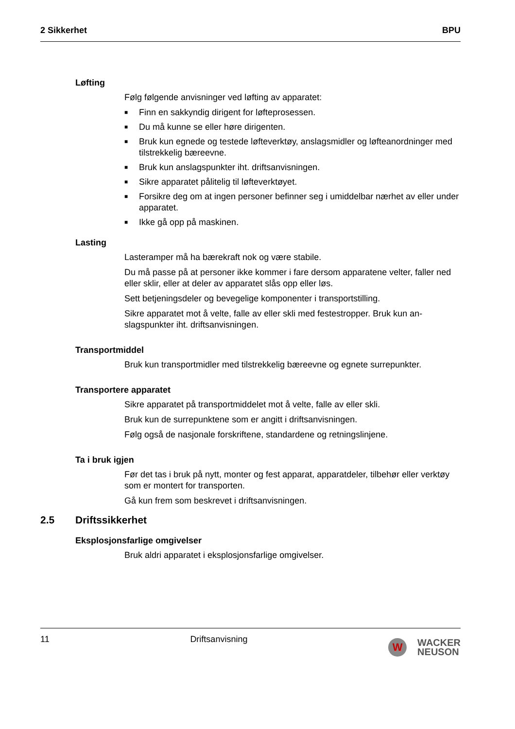2 Sikkerhet BPU
Løfting
Følg følgende anvisninger ved løfting av apparatet:
■ Finn en sakkyndig dirigent for løfteprosessen.
■ Du må kunne se eller høre dirigenten.
■ Bruk kun egnede og testede løfteverktøy, anslagsmidler og løfteanordninger med tilstrekkelig bæreevne.
■ Bruk kun anslagspunkter iht. driftsanvisningen.
■ Sikre apparatet pålitelig til løfteverktøyet.
■ Forsikre deg om at ingen personer befinner seg i umiddelbar nærhet av eller under apparatet.
■ Ikke gå opp på maskinen.
Lasting
Lasteramper må ha bærekraft nok og være stabile.
Du må passe på at personer ikke kommer i fare dersom apparatene velter, faller ned eller sklir, eller at deler av apparatet slås opp eller løs.
Sett betjeningsdeler og bevegelige komponenter i transportstilling.
Sikre apparatet mot å velte, falle av eller skli med festestropper. Bruk kun an-slagspunkter iht. driftsanvisningen.
Transportmiddel
Bruk kun transportmidler med tilstrekkelig bæreevne og egnete surrepunkter.
Transportere apparatet
Sikre apparatet på transportmiddelet mot å velte, falle av eller skli.
Bruk kun de surrepunktene som er angitt i driftsanvisningen.
Følg også de nasjonale forskriftene, standardene og retningslinjene.
Ta i bruk igjen
Før det tas i bruk på nytt, monter og fest apparat, apparatdeler, tilbehør eller verktøy som er montert for transporten.
Gå kun frem som beskrevet i driftsanvisningen.
2.5 Driftssikkerhet
Eksplosjonsfarlige omgivelser
Bruk aldri apparatet i eksplosjonsfarlige omgivelser.
11 Driftsanvisning
W
WACKER
NEUSON